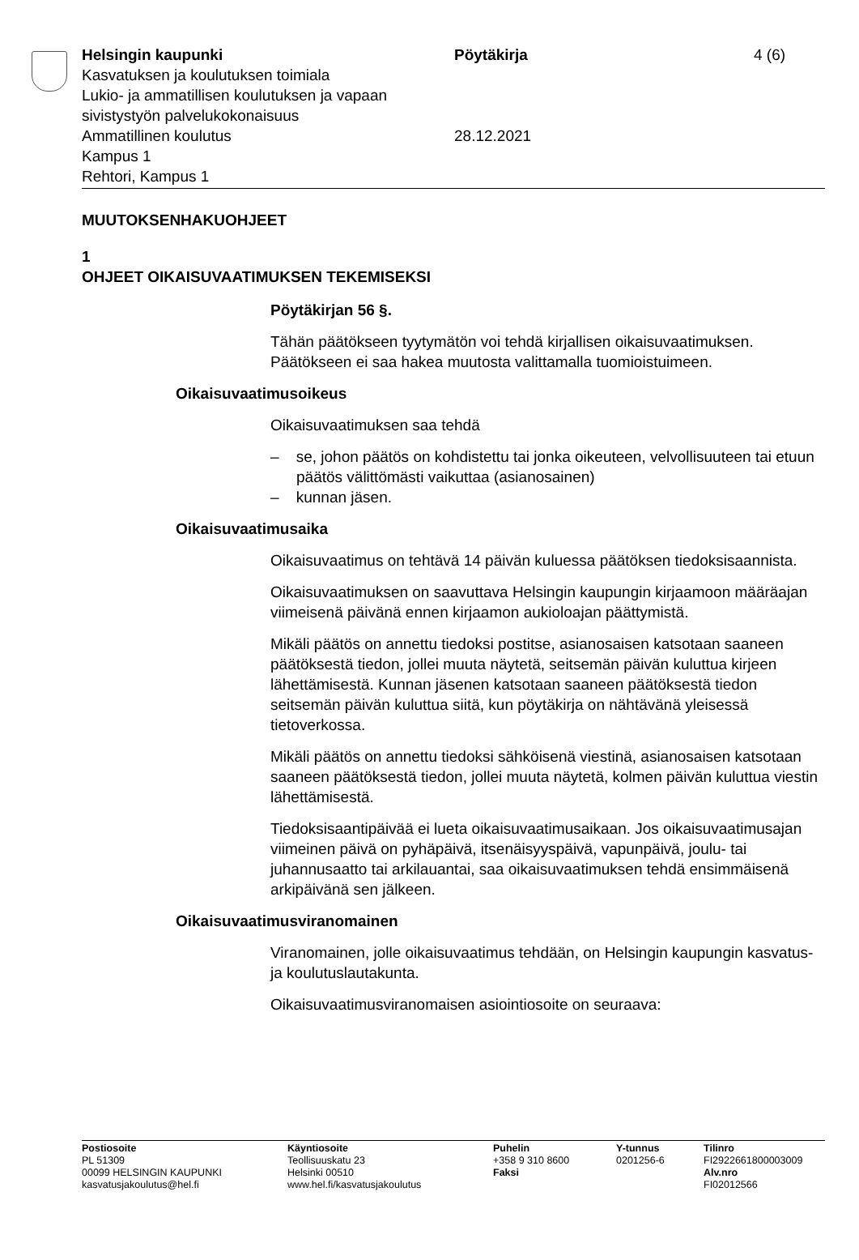Helsingin kaupunki
Kasvatuksen ja koulutuksen toimiala
Lukio- ja ammatillisen koulutuksen ja vapaan sivistystyön palvelukokonaisuus
Ammatillinen koulutus
Kampus 1
Rehtori, Kampus 1
Pöytäkirja
28.12.2021
4 (6)
MUUTOKSENHAKUOHJEET
1
OHJEET OIKAISUVAATIMUKSEN TEKEMISEKSI
Pöytäkirjan 56 §.
Tähän päätökseen tyytymätön voi tehdä kirjallisen oikaisuvaatimuksen. Päätökseen ei saa hakea muutosta valittamalla tuomioistuimeen.
Oikaisuvaatimusoikeus
Oikaisuvaatimuksen saa tehdä
– se, johon päätös on kohdistettu tai jonka oikeuteen, velvollisuuteen tai etuun päätös välittömästi vaikuttaa (asianosainen)
– kunnan jäsen.
Oikaisuvaatimusaika
Oikaisuvaatimus on tehtävä 14 päivän kuluessa päätöksen tiedoksisaannista.
Oikaisuvaatimuksen on saavuttava Helsingin kaupungin kirjaamoon määräajan viimeisenä päivänä ennen kirjaamon aukioloajan päättymistä.
Mikäli päätös on annettu tiedoksi postitse, asianosaisen katsotaan saaneen päätöksestä tiedon, jollei muuta näytetä, seitsemän päivän kuluttua kirjeen lähettämisestä. Kunnan jäsenen katsotaan saaneen päätöksestä tiedon seitsemän päivän kuluttua siitä, kun pöytäkirja on nähtävänä yleisessä tietoverkossa.
Mikäli päätös on annettu tiedoksi sähköisenä viestinä, asianosaisen katsotaan saaneen päätöksestä tiedon, jollei muuta näytetä, kolmen päivän kuluttua viestin lähettämisestä.
Tiedoksisaantipäivää ei lueta oikaisuvaatimusaikaan. Jos oikaisuvaatimusajan viimeinen päivä on pyhäpäivä, itsenäisyyspäivä, vapunpäivä, joulu- tai juhannusaatto tai arkilauantai, saa oikaisuvaatimuksen tehdä ensimmäisenä arkipäivänä sen jälkeen.
Oikaisuvaatimusviranomainen
Viranomainen, jolle oikaisuvaatimus tehdään, on Helsingin kaupungin kasvatus- ja koulutuslautakunta.
Oikaisuvaatimusviranomaisen asiointiosoite on seuraava:
Postiosoite
PL 51309
00099 HELSINGIN KAUPUNKI
kasvatusjakoulutus@hel.fi
Käyntiosoite
Teollisuuskatu 23
Helsinki 00510
www.hel.fi/kasvatusjakoulutus
Puhelin
+358 9 310 8600
Faksi
Y-tunnus
0201256-6
Tilinro
FI2922661800003009
Alv.nro
FI02012566